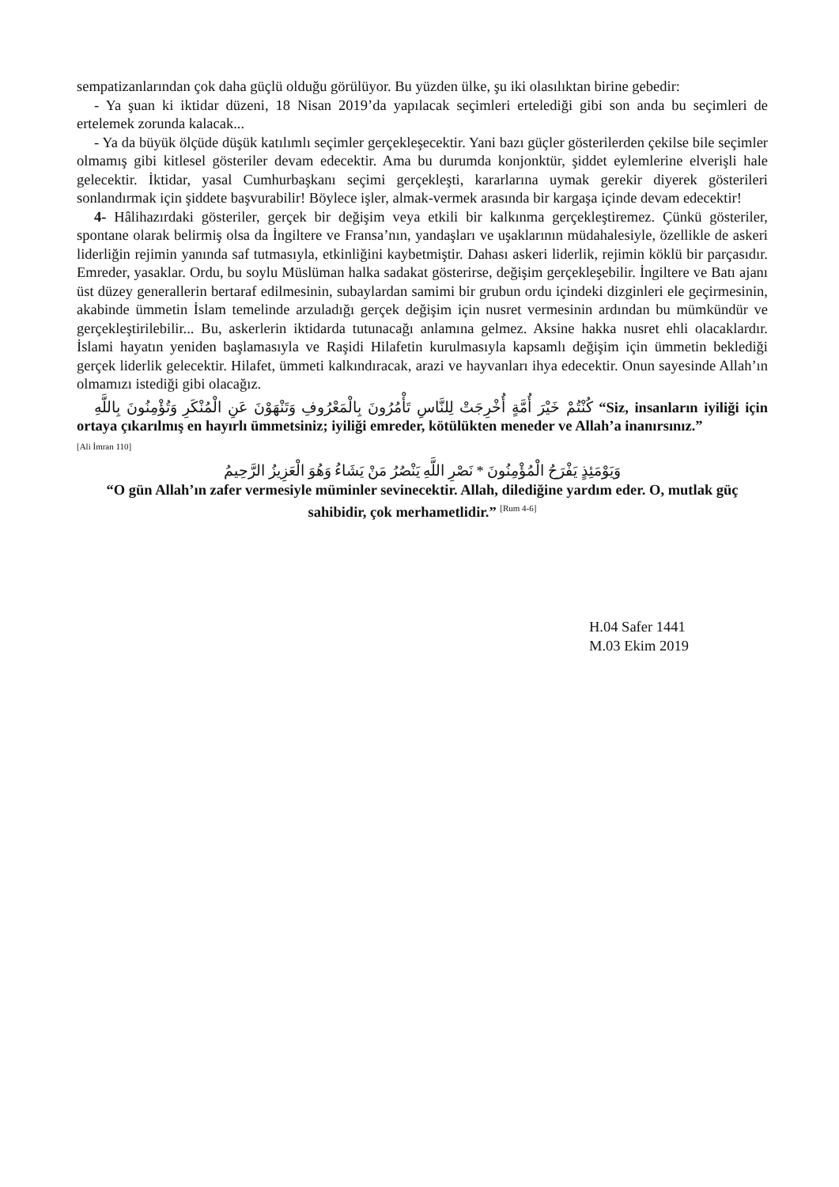sempatizanlarından çok daha güçlü olduğu görülüyor. Bu yüzden ülke, şu iki olasılıktan birine gebedir:
- Ya şuan ki iktidar düzeni, 18 Nisan 2019’da yapılacak seçimleri ertelediği gibi son anda bu seçimleri de ertelemek zorunda kalacak...
- Ya da büyük ölçüde düşük katılımlı seçimler gerçekleşecektir. Yani bazı güçler gösterilerden çekilse bile seçimler olmamış gibi kitlesel gösteriler devam edecektir. Ama bu durumda konjonktür, şiddet eylemlerine elverişli hale gelecektir. İktidar, yasal Cumhurbaşkanı seçimi gerçekleşti, kararlarına uymak gerekir diyerek gösterileri sonlandırmak için şiddete başvurabilir! Böylece işler, almak-vermek arasında bir kargaşa içinde devam edecektir!
4- Hâlihazırdaki gösteriler, gerçek bir değişim veya etkili bir kalkınma gerçekleştiremez. Çünkü gösteriler, spontane olarak belirmiş olsa da İngiltere ve Fransa’nın, yandaşları ve uşaklarının müdahalesiyle, özellikle de askeri liderliğin rejimin yanında saf tutmasıyla, etkinliğini kaybetmiştir. Dahası askeri liderlik, rejimin köklü bir parçasıdır. Emreder, yasaklar. Ordu, bu soylu Müslüman halka sadakat gösterirse, değişim gerçekleşebilir. İngiltere ve Batı ajanı üst düzey generallerin bertaraf edilmesinin, subaylardan samimi bir grubun ordu içindeki dizginleri ele geçirmesinin, akabinde ümmetin İslam temelinde arzuladığı gerçek değişim için nusret vermesinin ardından bu mümkündür ve gerçekleştirilebilir... Bu, askerlerin iktidarda tutunacağı anlamına gelmez. Aksine hakka nusret ehli olacaklardır. İslami hayatın yeniden başlamasıyla ve Raşidi Hilafetin kurulmasıyla kapsamlı değişim için ümmetin beklediği gerçek liderlik gelecektir. Hilafet, ümmeti kalkındıracak, arazi ve hayvanları ihya edecektir. Onun sayesinde Allah’ın olmamızı istediği gibi olacağız.
كُنْتُمْ خَيْرَ أُمَّةٍ أُخْرِجَتْ لِلنَّاسِ تَأْمُرُونَ بِالْمَعْرُوفِ وَتَنْهَوْنَ عَنِ الْمُنْكَرِ وَتُؤْمِنُونَ بِاللَّهِ “Siz, insanların iyiliği için ortaya çıkarılmış en hayırlı ümmetsiniz; iyiliği emreder, kötülükten meneder ve Allah’a inanırsınız.”
[Ali İmran 110]
وَيَوْمَئِذٍ يَفْرَحُ الْمُؤْمِنُونَ * نَصْرِ اللَّهِ يَنْصُرُ مَنْ يَشَاءُ وَهُوَ الْعَزِيزُ الرَّحِيمُ
“O gün Allah’ın zafer vermesiyle müminler sevinecektir. Allah, dilediğine yardım eder. O, mutlak güç sahibidir, çok merhametlidir.” <sup>[Rum 4-6]</sup>
H.04 Safer 1441
M.03 Ekim 2019